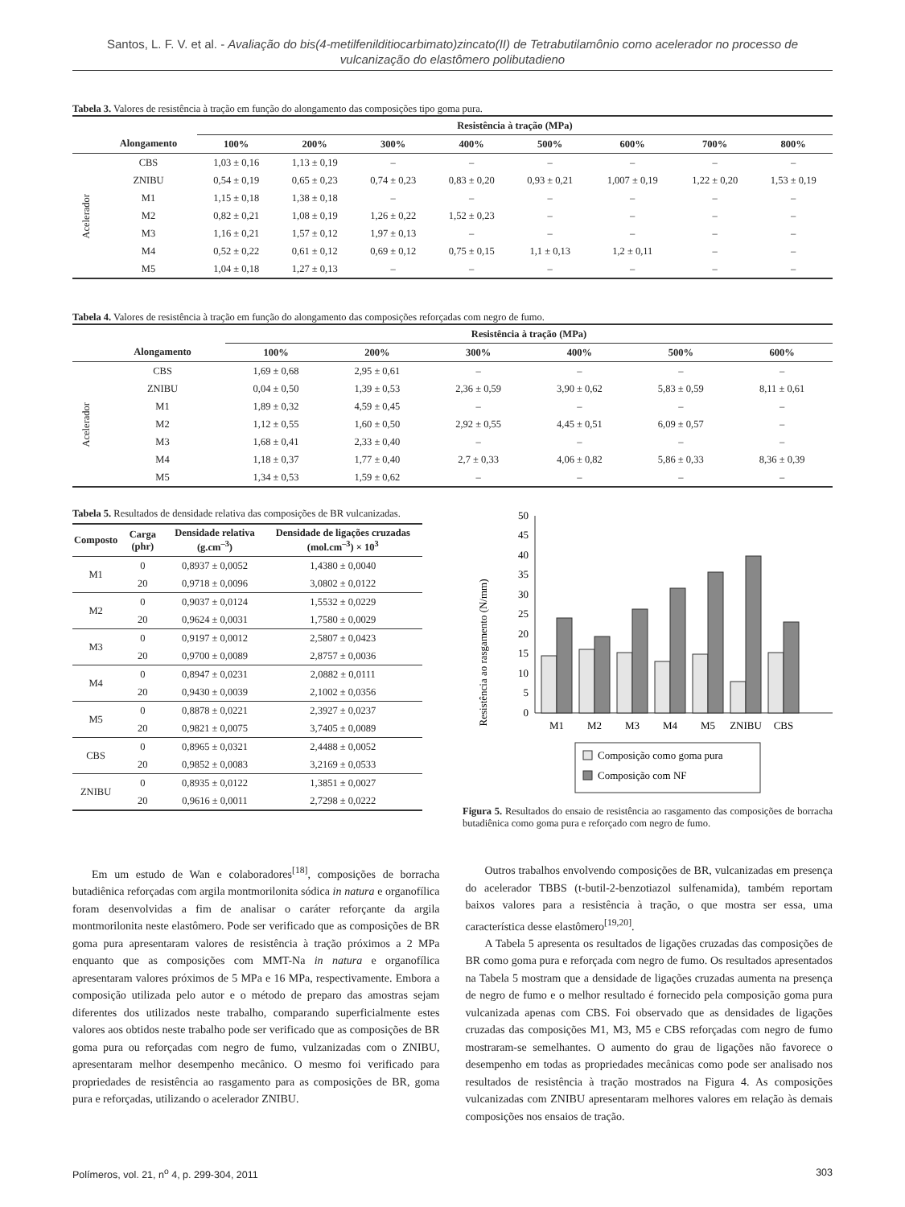Santos, L. F. V. et al. - Avaliação do bis(4-metilfenilditiocarbimato)zincato(II) de Tetrabutilamônio como acelerador no processo de vulcanização do elastômero polibutadieno
Tabela 3. Valores de resistência à tração em função do alongamento das composições tipo goma pura.
| | | Resistência à tração (MPa) | | | | | | | |
| --- | --- | --- | --- | --- | --- | --- | --- | --- | --- |
| | Alongamento | 100% | 200% | 300% | 400% | 500% | 600% | 700% | 800% |
| Acelerador | CBS | 1,03 ± 0,16 | 1,13 ± 0,19 | – | – | – | – | – | – |
| | ZNIBU | 0,54 ± 0,19 | 0,65 ± 0,23 | 0,74 ± 0,23 | 0,83 ± 0,20 | 0,93 ± 0,21 | 1,007 ± 0,19 | 1,22 ± 0,20 | 1,53 ± 0,19 |
| | M1 | 1,15 ± 0,18 | 1,38 ± 0,18 | – | – | – | – | – | – |
| | M2 | 0,82 ± 0,21 | 1,08 ± 0,19 | 1,26 ± 0,22 | 1,52 ± 0,23 | – | – | – | – |
| | M3 | 1,16 ± 0,21 | 1,57 ± 0,12 | 1,97 ± 0,13 | – | – | – | – | – |
| | M4 | 0,52 ± 0,22 | 0,61 ± 0,12 | 0,69 ± 0,12 | 0,75 ± 0,15 | 1,1 ± 0,13 | 1,2 ± 0,11 | – | – |
| | M5 | 1,04 ± 0,18 | 1,27 ± 0,13 | – | – | – | – | – | – |
Tabela 4. Valores de resistência à tração em função do alongamento das composições reforçadas com negro de fumo.
| | | Resistência à tração (MPa) | | | | | |
| --- | --- | --- | --- | --- | --- | --- | --- |
| | Alongamento | 100% | 200% | 300% | 400% | 500% | 600% |
| Acelerador | CBS | 1,69 ± 0,68 | 2,95 ± 0,61 | – | – | – | – |
| | ZNIBU | 0,04 ± 0,50 | 1,39 ± 0,53 | 2,36 ± 0,59 | 3,90 ± 0,62 | 5,83 ± 0,59 | 8,11 ± 0,61 |
| | M1 | 1,89 ± 0,32 | 4,59 ± 0,45 | – | – | – | – |
| | M2 | 1,12 ± 0,55 | 1,60 ± 0,50 | 2,92 ± 0,55 | 4,45 ± 0,51 | 6,09 ± 0,57 | – |
| | M3 | 1,68 ± 0,41 | 2,33 ± 0,40 | – | – | – | – |
| | M4 | 1,18 ± 0,37 | 1,77 ± 0,40 | 2,7 ± 0,33 | 4,06 ± 0,82 | 5,86 ± 0,33 | 8,36 ± 0,39 |
| | M5 | 1,34 ± 0,53 | 1,59 ± 0,62 | – | – | – | – |
Tabela 5. Resultados de densidade relativa das composições de BR vulcanizadas.
| Composto | Carga (phr) | Densidade relativa (g.cm<sup>–3</sup>) | Densidade de ligações cruzadas (mol.cm<sup>–3</sup>) × 10<sup>3</sup> |
| --- | --- | --- | --- |
| M1 | 0 | 0,8937 ± 0,0052 | 1,4380 ± 0,0040 |
| | 20 | 0,9718 ± 0,0096 | 3,0802 ± 0,0122 |
| M2 | 0 | 0,9037 ± 0,0124 | 1,5532 ± 0,0229 |
| | 20 | 0,9624 ± 0,0031 | 1,7580 ± 0,0029 |
| M3 | 0 | 0,9197 ± 0,0012 | 2,5807 ± 0,0423 |
| | 20 | 0,9700 ± 0,0089 | 2,8757 ± 0,0036 |
| M4 | 0 | 0,8947 ± 0,0231 | 2,0882 ± 0,0111 |
| | 20 | 0,9430 ± 0,0039 | 2,1002 ± 0,0356 |
| M5 | 0 | 0,8878 ± 0,0221 | 2,3927 ± 0,0237 |
| | 20 | 0,9821 ± 0,0075 | 3,7405 ± 0,0089 |
| CBS | 0 | 0,8965 ± 0,0321 | 2,4488 ± 0,0052 |
| | 20 | 0,9852 ± 0,0083 | 3,2169 ± 0,0533 |
| ZNIBU | 0 | 0,8935 ± 0,0122 | 1,3851 ± 0,0027 |
| | 20 | 0,9616 ± 0,0011 | 2,7298 ± 0,0222 |
Resistência ao rasgamento (N/mm)
0
5
10
15
20
25
30
35
40
45
50
M1
M2
M3
M4
M5
ZNIBU
CBS
Composição como goma pura
Composição com NF
Figura 5. Resultados do ensaio de resistência ao rasgamento das composições de borracha butadiênica como goma pura e reforçado com negro de fumo.
Em um estudo de Wan e colaboradores<sup>[18]</sup>, composições de borracha butadiênica reforçadas com argila montmorilonita sódica in natura e organofílica foram desenvolvidas a fim de analisar o caráter reforçante da argila montmorilonita neste elastômero. Pode ser verificado que as composições de BR goma pura apresentaram valores de resistência à tração próximos a 2 MPa enquanto que as composições com MMT-Na in natura e organofílica apresentaram valores próximos de 5 MPa e 16 MPa, respectivamente. Embora a composição utilizada pelo autor e o método de preparo das amostras sejam diferentes dos utilizados neste trabalho, comparando superficialmente estes valores aos obtidos neste trabalho pode ser verificado que as composições de BR goma pura ou reforçadas com negro de fumo, vulzanizadas com o ZNIBU, apresentaram melhor desempenho mecânico. O mesmo foi verificado para propriedades de resistência ao rasgamento para as composições de BR, goma pura e reforçadas, utilizando o acelerador ZNIBU.
Outros trabalhos envolvendo composições de BR, vulcanizadas em presença do acelerador TBBS (t-butil-2-benzotiazol sulfenamida), também reportam baixos valores para a resistência à tração, o que mostra ser essa, uma característica desse elastômero<sup>[19,20]</sup>.
A Tabela 5 apresenta os resultados de ligações cruzadas das composições de BR como goma pura e reforçada com negro de fumo. Os resultados apresentados na Tabela 5 mostram que a densidade de ligações cruzadas aumenta na presença de negro de fumo e o melhor resultado é fornecido pela composição goma pura vulcanizada apenas com CBS. Foi observado que as densidades de ligações cruzadas das composições M1, M3, M5 e CBS reforçadas com negro de fumo mostraram-se semelhantes. O aumento do grau de ligações não favorece o desempenho em todas as propriedades mecânicas como pode ser analisado nos resultados de resistência à tração mostrados na Figura 4. As composições vulcanizadas com ZNIBU apresentaram melhores valores em relação às demais composições nos ensaios de tração.
Polímeros, vol. 21, n<sup>o</sup> 4, p. 299-304, 2011 303